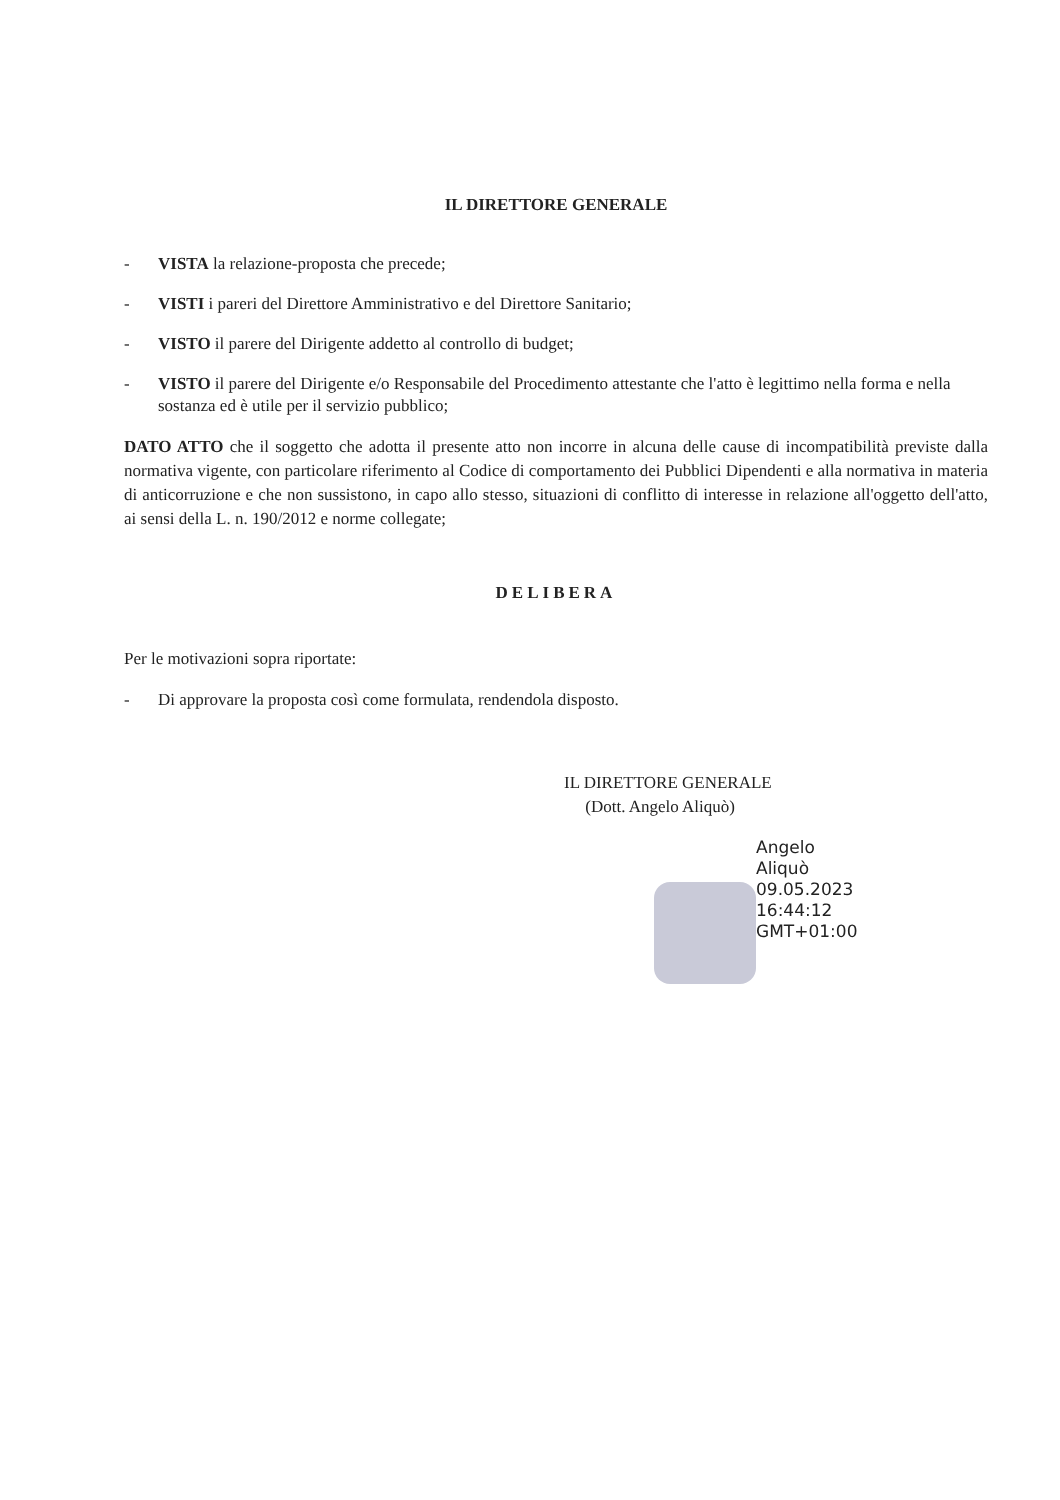IL DIRETTORE GENERALE
- VISTA la relazione-proposta che precede;
- VISTI i pareri del Direttore Amministrativo e del Direttore Sanitario;
- VISTO il parere del Dirigente addetto al controllo di budget;
- VISTO il parere del Dirigente e/o Responsabile del Procedimento attestante che l'atto è legittimo nella forma e nella sostanza ed è utile per il servizio pubblico;
DATO ATTO che il soggetto che adotta il presente atto non incorre in alcuna delle cause di incompatibilità previste dalla normativa vigente, con particolare riferimento al Codice di comportamento dei Pubblici Dipendenti e alla normativa in materia di anticorruzione e che non sussistono, in capo allo stesso, situazioni di conflitto di interesse in relazione all'oggetto dell'atto, ai sensi della L. n. 190/2012 e norme collegate;
DELIBERA
Per le motivazioni sopra riportate:
- Di approvare la proposta così come formulata, rendendola disposto.
IL DIRETTORE GENERALE
(Dott. Angelo Aliquò)
Angelo
Aliquò
09.05.2023
16:44:12
GMT+01:00